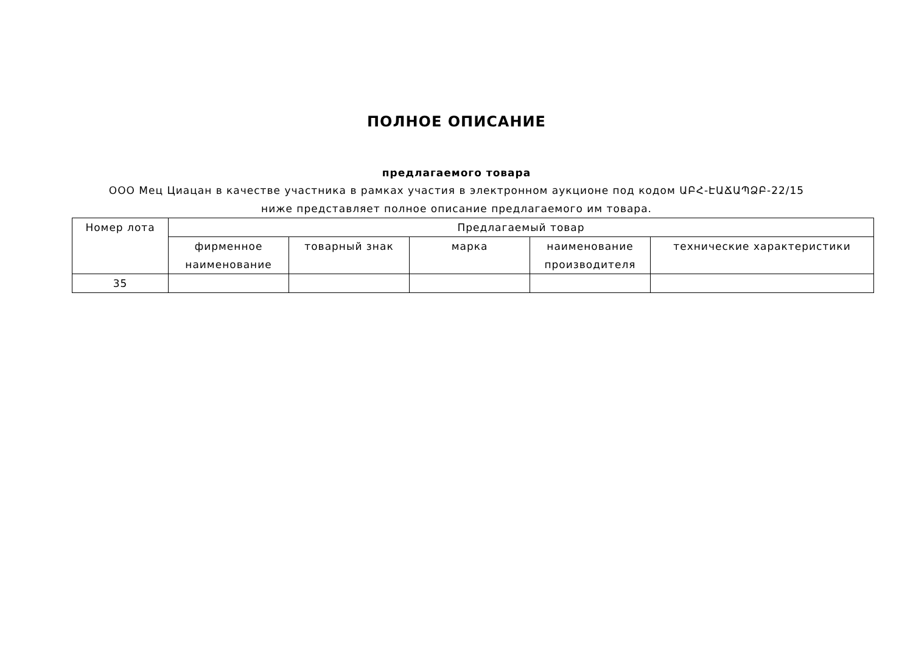ПОЛНОЕ ОПИСАНИЕ
предлагаемого товара
ООО Мец Циацан в качестве участника в рамках участия в электронном аукционе под кодом ԱԲՀ-ԷԱՃԱՊՁԲ-22/15 ниже представляет полное описание предлагаемого им товара.
| Номер лота | Предлагаемый товар | | | | |
| --- | --- | --- | --- | --- | --- |
| | фирменное наименование | товарный знак | марка | наименование производителя | технические характеристики |
| 35 | | | | | |